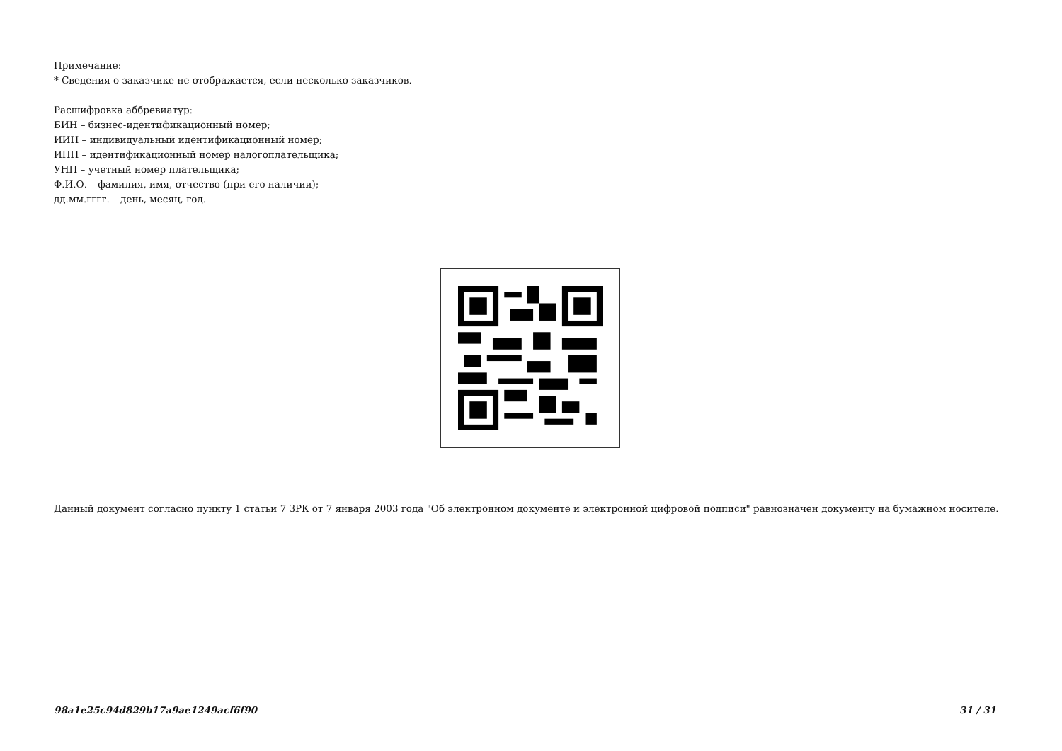Примечание:
* Сведения о заказчике не отображается, если несколько заказчиков.
Расшифровка аббревиатур:
БИН – бизнес-идентификационный номер;
ИИН – индивидуальный идентификационный номер;
ИНН – идентификационный номер налогоплательщика;
УНП – учетный номер плательщика;
Ф.И.О. – фамилия, имя, отчество (при его наличии);
дд.мм.гггг. – день, месяц, год.
Данный документ согласно пункту 1 статьи 7 ЗРК от 7 января 2003 года "Об электронном документе и электронной цифровой подписи" равнозначен документу на бумажном носителе.
98a1e25c94d829b17a9ae1249acf6f90 31 / 31